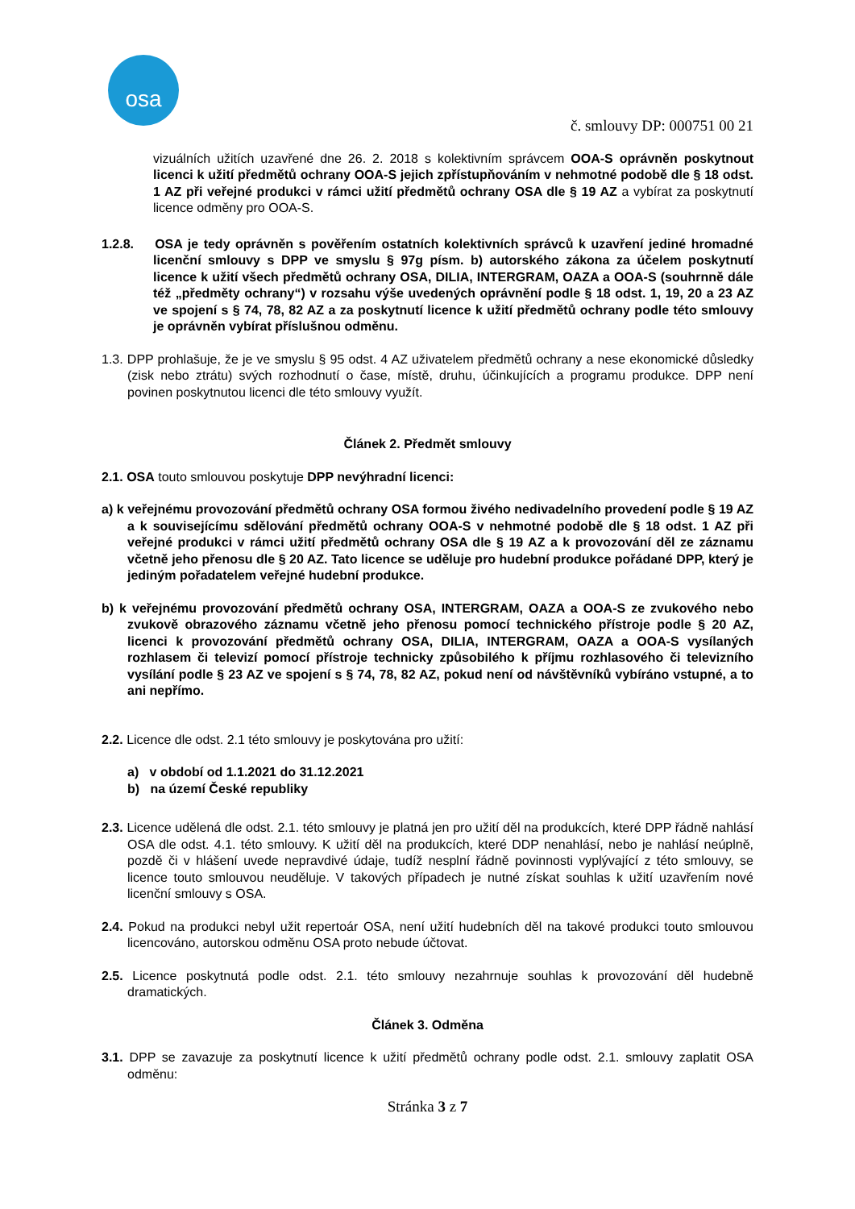osa
č. smlouvy DP: 000751 00 21
vizuálních užitích uzavřené dne 26. 2. 2018 s kolektivním správcem OOA-S oprávněn poskytnout licenci k užití předmětů ochrany OOA-S jejich zpřístupňováním v nehmotné podobě dle § 18 odst. 1 AZ při veřejné produkci v rámci užití předmětů ochrany OSA dle § 19 AZ a vybírat za poskytnutí licence odměny pro OOA-S.
1.2.8. OSA je tedy oprávněn s pověřením ostatních kolektivních správců k uzavření jediné hromadné licenční smlouvy s DPP ve smyslu § 97g písm. b) autorského zákona za účelem poskytnutí licence k užití všech předmětů ochrany OSA, DILIA, INTERGRAM, OAZA a OOA-S (souhrnně dále též „předměty ochrany“) v rozsahu výše uvedených oprávnění podle § 18 odst. 1, 19, 20 a 23 AZ ve spojení s § 74, 78, 82 AZ a za poskytnutí licence k užití předmětů ochrany podle této smlouvy je oprávněn vybírat příslušnou odměnu.
1.3. DPP prohlašuje, že je ve smyslu § 95 odst. 4 AZ uživatelem předmětů ochrany a nese ekonomické důsledky (zisk nebo ztrátu) svých rozhodnutí o čase, místě, druhu, účinkujících a programu produkce. DPP není povinen poskytnutou licenci dle této smlouvy využít.
Článek 2. Předmět smlouvy
2.1. OSA touto smlouvou poskytuje DPP nevýhradní licenci:
a) k veřejnému provozování předmětů ochrany OSA formou živého nedivadelního provedení podle § 19 AZ a k souvisejícímu sdělování předmětů ochrany OOA-S v nehmotné podobě dle § 18 odst. 1 AZ při veřejné produkci v rámci užití předmětů ochrany OSA dle § 19 AZ a k provozování děl ze záznamu včetně jeho přenosu dle § 20 AZ. Tato licence se uděluje pro hudební produkce pořádané DPP, který je jediným pořadatelem veřejné hudební produkce.
b) k veřejnému provozování předmětů ochrany OSA, INTERGRAM, OAZA a OOA-S ze zvukového nebo zvukově obrazového záznamu včetně jeho přenosu pomocí technického přístroje podle § 20 AZ, licenci k provozování předmětů ochrany OSA, DILIA, INTERGRAM, OAZA a OOA-S vysílaných rozhlasem či televizí pomocí přístroje technicky způsobilého k příjmu rozhlasového či televizního vysílání podle § 23 AZ ve spojení s § 74, 78, 82 AZ, pokud není od návštěvníků vybíráno vstupné, a to ani nepřímo.
2.2. Licence dle odst. 2.1 této smlouvy je poskytována pro užití:
a) v období od 1.1.2021 do 31.12.2021
b) na území České republiky
2.3. Licence udělená dle odst. 2.1. této smlouvy je platná jen pro užití děl na produkcích, které DPP řádně nahlásí OSA dle odst. 4.1. této smlouvy. K užití děl na produkcích, které DDP nenahlásí, nebo je nahlásí neúplně, pozdě či v hlášení uvede nepravdivé údaje, tudíž nesplní řádně povinnosti vyplývající z této smlouvy, se licence touto smlouvou neuděluje. V takových případech je nutné získat souhlas k užití uzavřením nové licenční smlouvy s OSA.
2.4. Pokud na produkci nebyl užit repertoár OSA, není užití hudebních děl na takové produkci touto smlouvou licencováno, autorskou odměnu OSA proto nebude účtovat.
2.5. Licence poskytnutá podle odst. 2.1. této smlouvy nezahrnuje souhlas k provozování děl hudebně dramatických.
Článek 3. Odměna
3.1. DPP se zavazuje za poskytnutí licence k užití předmětů ochrany podle odst. 2.1. smlouvy zaplatit OSA odměnu:
Stránka 3 z 7